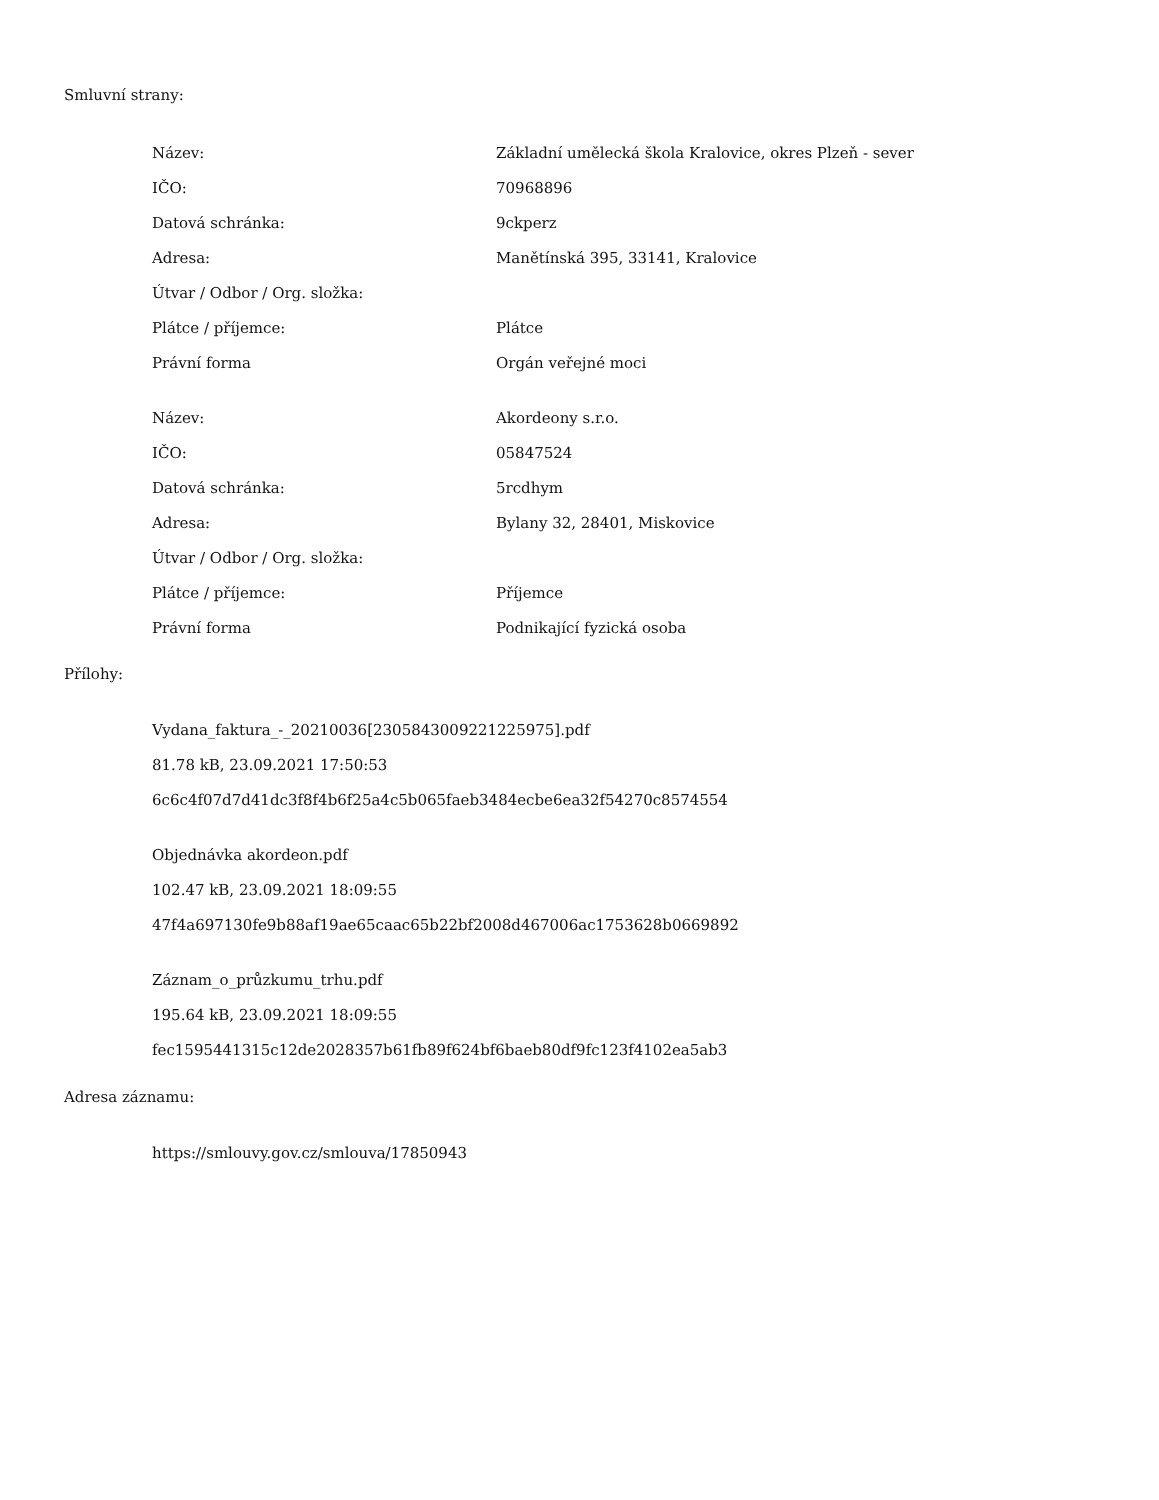Smluvní strany:
| Název: | Základní umělecká škola Kralovice, okres Plzeň - sever |
| IČO: | 70968896 |
| Datová schránka: | 9ckperz |
| Adresa: | Manětínská 395, 33141, Kralovice |
| Útvar / Odbor / Org. složka: | |
| Plátce / příjemce: | Plátce |
| Právní forma | Orgán veřejné moci |
| Název: | Akordeony s.r.o. |
| IČO: | 05847524 |
| Datová schránka: | 5rcdhym |
| Adresa: | Bylany 32, 28401, Miskovice |
| Útvar / Odbor / Org. složka: | |
| Plátce / příjemce: | Příjemce |
| Právní forma | Podnikající fyzická osoba |
Přílohy:
Vydana_faktura_-_20210036[2305843009221225975].pdf
81.78 kB, 23.09.2021 17:50:53
6c6c4f07d7d41dc3f8f4b6f25a4c5b065faeb3484ecbe6ea32f54270c8574554
Objednávka akordeon.pdf
102.47 kB, 23.09.2021 18:09:55
47f4a697130fe9b88af19ae65caac65b22bf2008d467006ac1753628b0669892
Záznam_o_průzkumu_trhu.pdf
195.64 kB, 23.09.2021 18:09:55
fec1595441315c12de2028357b61fb89f624bf6baeb80df9fc123f4102ea5ab3
Adresa záznamu:
https://smlouvy.gov.cz/smlouva/17850943